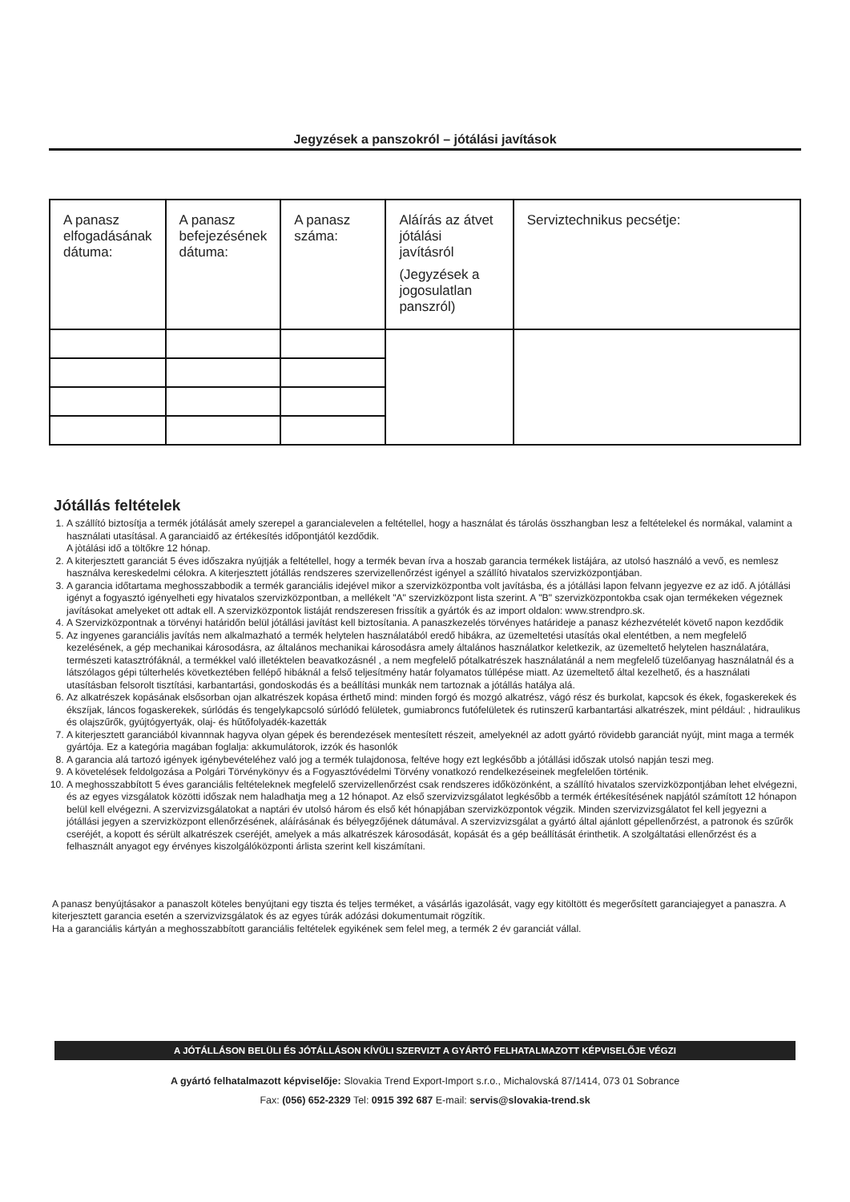Jegyzések a panszokról – jótálási javítások
| A panasz elfogadásának dátuma: | A panasz befejezésének dátuma: | A panasz száma: | Aláírás az átvet jótálási javításról (Jegyzések a jogosulatlan panszról) | Serviztechnikus pecsétje: |
Jótállás feltételek
1. A szállító biztosítja a termék jótálását amely szerepel a garancialevelen a feltétellel, hogy a használat és tárolás összhangban lesz a feltételekel és normákal, valamint a használati utasításal. A garanciaidő az értékesítés időpontjától kezdődik.
A jòtálási idő a töltőkre 12 hónap.
2. A kiterjesztett garanciát 5 éves időszakra nyújtják a feltétellel, hogy a termék bevan írva a hoszab garancia termékek listájára, az utolsó használó a vevő, es nemlesz használva kereskedelmi célokra. A kiterjesztett jótállás rendszeres szervizellenőrzést igényel a szállító hivatalos szervizközpontjában.
3. A garancia időtartama meghosszabbodik a termék garanciális idejével mikor a szervizközpontba volt javításba, és a jótállási lapon felvann jegyezve ez az idő. A jótállási igényt a fogyasztó igényelheti egy hivatalos szervizközpontban, a mellékelt "A" szervizközpont lista szerint. A "B" szervizközpontokba csak ojan termékeken végeznek javításokat amelyeket ott adtak ell. A szervizközpontok listáját rendszeresen frissítik a gyártók és az import oldalon: www.strendpro.sk.
4. A Szervizközpontnak a törvényi határidőn belül jótállási javítást kell biztosítania. A panaszkezelés törvényes határideje a panasz kézhezvételét követő napon kezdődik
5. Az ingyenes garanciális javítás nem alkalmazható a termék helytelen használatából eredő hibákra, az üzemeltetési utasítás okal elentétben, a nem megfelelő kezelésének, a gép mechanikai károsodásra, az általános mechanikai károsodásra amely általános használatkor keletkezik, az üzemeltető helytelen használatára, természeti katasztrófáknál, a termékkel való illetéktelen beavatkozásnél , a nem megfelelő pótalkatrészek használatánál a nem megfelelő tüzelőanyag használatnál és a látszólagos gépi túlterhelés következtében fellépő hibáknál a felső teljesítmény határ folyamatos túllépése miatt. Az üzemeltető által kezelhető, és a használati utasításban felsorolt tisztítási, karbantartási, gondoskodás és a beállítási munkák nem tartoznak a jótállás hatálya alá.
6. Az alkatrészek kopásának elsősorban ojan alkatrészek kopása érthető mind: minden forgó és mozgó alkatrész, vágó rész és burkolat, kapcsok és ékek, fogaskerekek és ékszíjak, láncos fogaskerekek, súrlódás és tengelykapcsoló súrlódó felületek, gumiabroncs futófelületek és rutinszerű karbantartási alkatrészek, mint például: , hidraulikus és olajszűrők, gyújtógyertyák, olaj- és hűtőfolyadék-kazetták
7. A kiterjesztett garanciából kivannnak hagyva olyan gépek és berendezések mentesített részeit, amelyeknél az adott gyártó rövidebb garanciát nyújt, mint maga a termék gyártója. Ez a kategória magában foglalja: akkumulátorok, izzók és hasonlók
8. A garancia alá tartozó igények igénybevételéhez való jog a termék tulajdonosa, feltéve hogy ezt legkésőbb a jótállási időszak utolsó napján teszi meg.
9. A követelések feldolgozása a Polgári Törvénykönyv és a Fogyasztóvédelmi Törvény vonatkozó rendelkezéseinek megfelelően történik.
10. A meghosszabbított 5 éves garanciális feltételeknek megfelelő szervizellenőrzést csak rendszeres időközönként, a szállító hivatalos szervizközpontjában lehet elvégezni, és az egyes vizsgálatok közötti időszak nem haladhatja meg a 12 hónapot. Az első szervizvizsgálatot legkésőbb a termék értékesítésének napjától számított 12 hónapon belül kell elvégezni. A szervizvizsgálatokat a naptári év utolsó három és első két hónapjában szervizközpontok végzik. Minden szervizvizsgálatot fel kell jegyezni a jótállási jegyen a szervizközpont ellenőrzésének, aláírásának és bélyegzőjének dátumával. A szervizvizsgálat a gyártó által ajánlott gépellenőrzést, a patronok és szűrők cseréjét, a kopott és sérült alkatrészek cseréjét, amelyek a más alkatrészek károsodását, kopását és a gép beállítását érinthetik. A szolgáltatási ellenőrzést és a felhasznált anyagot egy érvényes kiszolgálóközponti árlista szerint kell kiszámítani.
A panasz benyújtásakor a panaszolt köteles benyújtani egy tiszta és teljes terméket, a vásárlás igazolását, vagy egy kitöltött és megerősített garanciajegyet a panaszra. A kiterjesztett garancia esetén a szervizvizsgálatok és az egyes túrák adózási dokumentumait rögzítik.
Ha a garanciális kártyán a meghosszabbított garanciális feltételek egyikének sem felel meg, a termék 2 év garanciát vállal.
A JÓTÁLLÁSON BELÜLI ÉS JÓTÁLLÁSON KÍVÜLI SZERVIZT A GYÁRTÓ FELHATALMAZOTT KÉPVISELŐJE VÉGZI
A gyártó felhatalmazott képviselője: Slovakia Trend Export-Import s.r.o., Michalovská 87/1414, 073 01 Sobrance
Fax: (056) 652-2329 Tel: 0915 392 687 E-mail: servis@slovakia-trend.sk